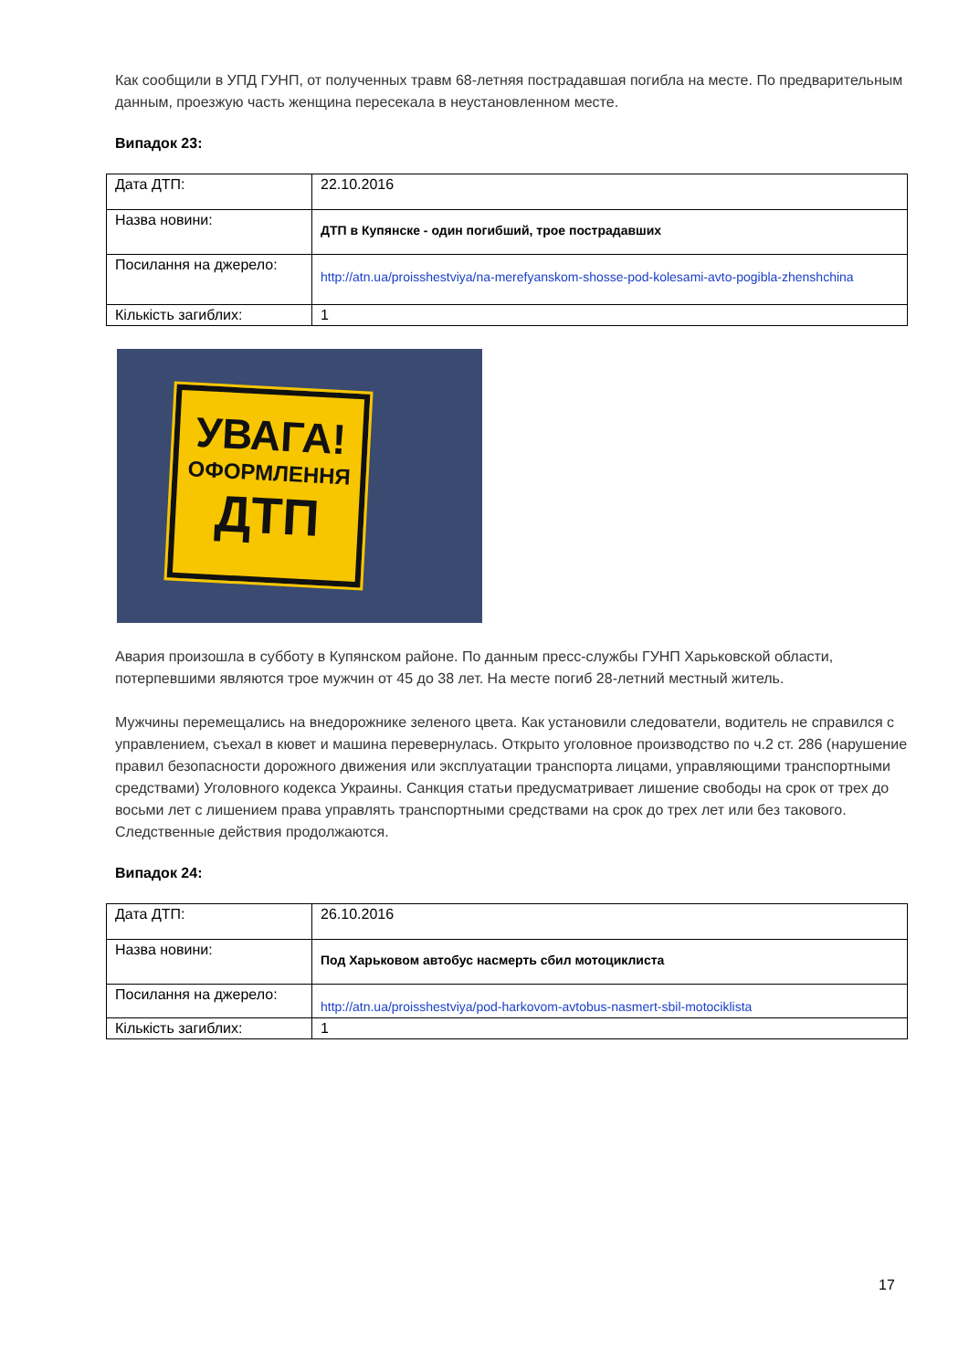Как сообщили в УПД ГУНП, от полученных травм 68-летняя пострадавшая погибла на месте. По предварительным данным, проезжую часть женщина пересекала в неустановленном месте.
Випадок 23:
| Дата ДТП: | 22.10.2016 |
| Назва новини: | ДТП в Купянске - один погибший, трое пострадавших |
| Посилання на джерело: | http://atn.ua/proisshestviya/na-merefyanskom-shosse-pod-kolesami-avto-pogibla-zhenshchina |
| Кількість загиблих: | 1 |
УВАГА!
ОФОРМЛЕННЯ
ДТП
Авария произошла в субботу в Купянском районе. По данным пресс-службы ГУНП Харьковской области, потерпевшими являются трое мужчин от 45 до 38 лет. На месте погиб 28-летний местный житель.
Мужчины перемещались на внедорожнике зеленого цвета. Как установили следователи, водитель не справился с управлением, съехал в кювет и машина перевернулась. Открыто уголовное производство по ч.2 ст. 286 (нарушение правил безопасности дорожного движения или эксплуатации транспорта лицами, управляющими транспортными средствами) Уголовного кодекса Украины. Санкция статьи предусматривает лишение свободы на срок от трех до восьми лет с лишением права управлять транспортными средствами на срок до трех лет или без такового. Следственные действия продолжаются.
Випадок 24:
| Дата ДТП: | 26.10.2016 |
| Назва новини: | Под Харьковом автобус насмерть сбил мотоциклиста |
| Посилання на джерело: | http://atn.ua/proisshestviya/pod-harkovom-avtobus-nasmert-sbil-motociklista |
| Кількість загиблих: | 1 |
17